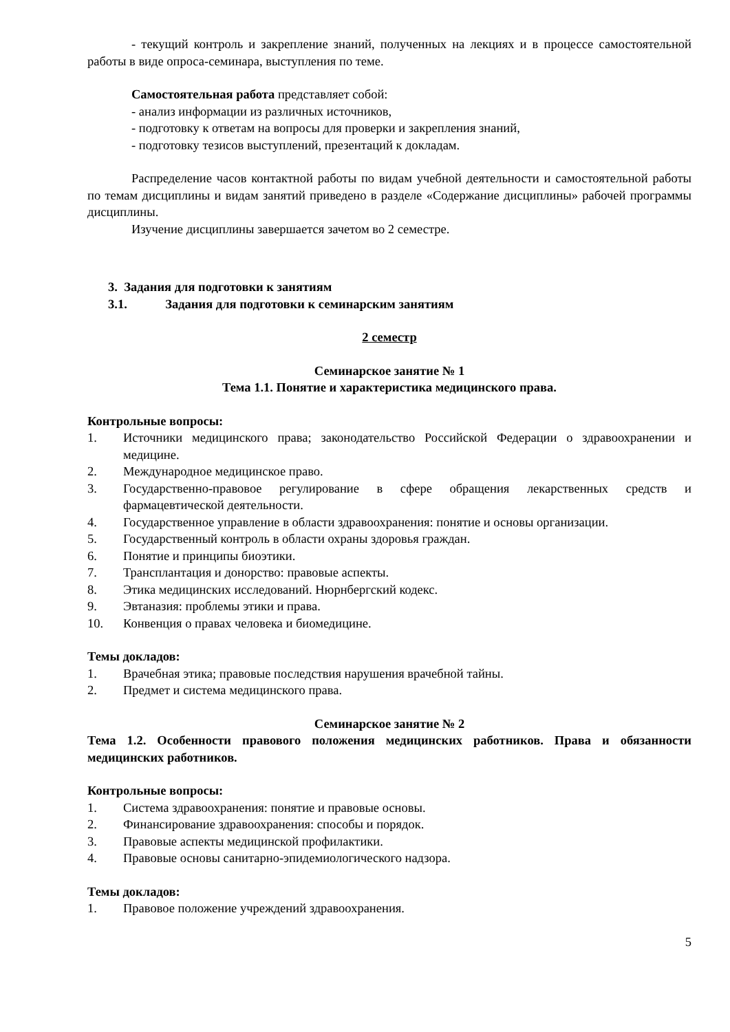- текущий контроль и закрепление знаний, полученных на лекциях и в процессе самостоятельной работы в виде опроса-семинара, выступления по теме.
Самостоятельная работа представляет собой:
- анализ информации из различных источников,
- подготовку к ответам на вопросы для проверки и закрепления знаний,
- подготовку тезисов выступлений, презентаций к докладам.
Распределение часов контактной работы по видам учебной деятельности и самостоятельной работы по темам дисциплины и видам занятий приведено в разделе «Содержание дисциплины» рабочей программы дисциплины.
Изучение дисциплины завершается зачетом во 2 семестре.
3. Задания для подготовки к занятиям
3.1. Задания для подготовки к семинарским занятиям
2 семестр
Семинарское занятие № 1
Тема 1.1. Понятие и характеристика медицинского права.
Контрольные вопросы:
1. Источники медицинского права; законодательство Российской Федерации о здравоохранении и медицине.
2. Международное медицинское право.
3. Государственно-правовое регулирование в сфере обращения лекарственных средств и фармацевтической деятельности.
4. Государственное управление в области здравоохранения: понятие и основы организации.
5. Государственный контроль в области охраны здоровья граждан.
6. Понятие и принципы биоэтики.
7. Трансплантация и донорство: правовые аспекты.
8. Этика медицинских исследований. Нюрнбергский кодекс.
9. Эвтаназия: проблемы этики и права.
10. Конвенция о правах человека и биомедицине.
Темы докладов:
1. Врачебная этика; правовые последствия нарушения врачебной тайны.
2. Предмет и система медицинского права.
Семинарское занятие № 2
Тема 1.2. Особенности правового положения медицинских работников. Права и обязанности медицинских работников.
Контрольные вопросы:
1. Система здравоохранения: понятие и правовые основы.
2. Финансирование здравоохранения: способы и порядок.
3. Правовые аспекты медицинской профилактики.
4. Правовые основы санитарно-эпидемиологического надзора.
Темы докладов:
1. Правовое положение учреждений здравоохранения.
5